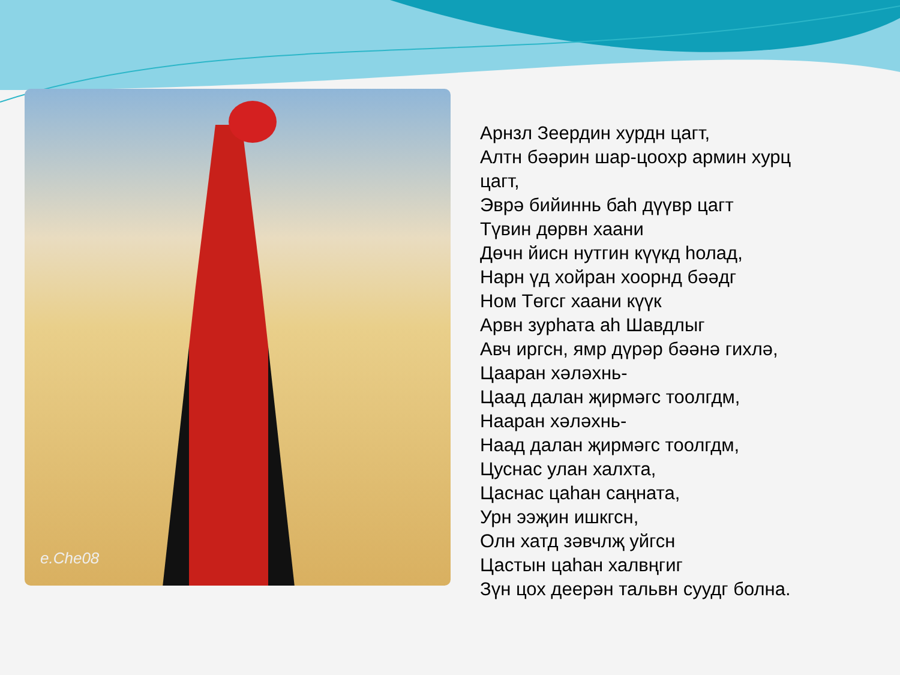e.Che08
Арнзл Зеердин хурдн цагт,
Алтн бәәрин шар-цоохр армин хурц цагт,
Эврә бийиннь баһ дүүвр цагт
Түвин дөрвн хаани
Дөчн йисн нутгин күүкд һолад,
Нарн үд хойран хоорнд бәәдг
Ном Төгсг хаани күүк
Арвн зурһата аһ Шавдлыг
Авч иргсн, ямр дүрәр бәәнә гихлә,
Цааран хәләхнь-
Цаад далан җирмәгс тоолгдм,
Нааран хәләхнь-
Наад далан җирмәгс тоолгдм,
Цуснас улан халхта,
Цаснас цаһан саңната,
Урн ээҗин ишкгсн,
Олн хатд зәвчлҗ уйгсн
Цастын цаһан халвңгиг
Зүн цох деерән тальвн суудг болна.